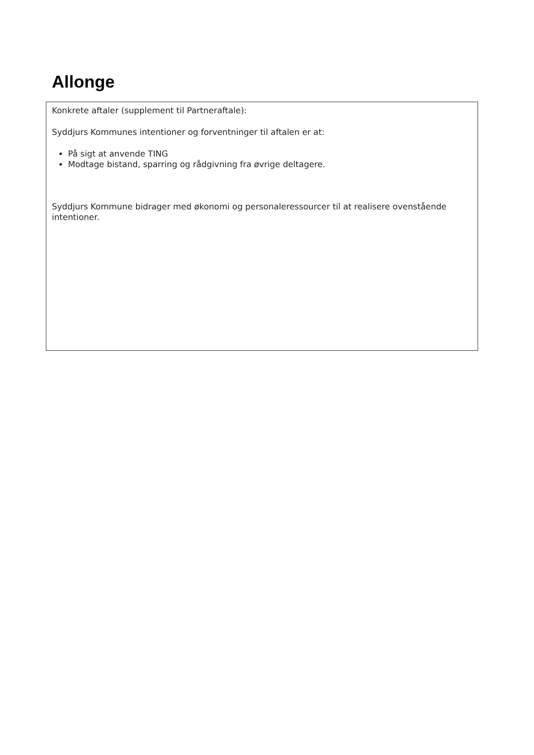Allonge
Konkrete aftaler (supplement til Partneraftale):
Syddjurs Kommunes intentioner og forventninger til aftalen er at:
På sigt at anvende TING
Modtage bistand, sparring og rådgivning fra øvrige deltagere.
Syddjurs Kommune bidrager med økonomi og personaleressourcer til at realisere ovenstående intentioner.